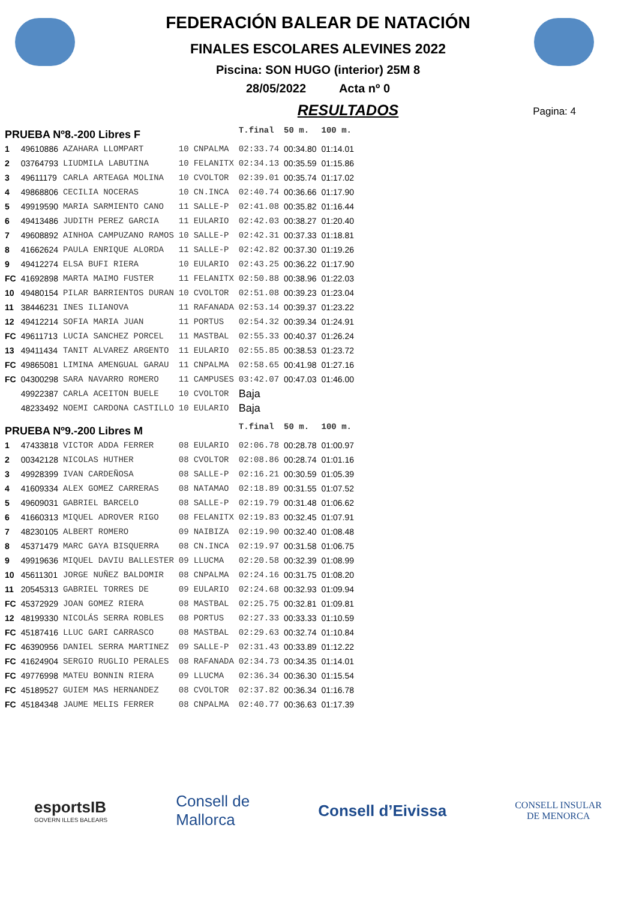FEDERACIÓN BALEAR DE NATACIÓN
FINALES ESCOLARES ALEVINES 2022
Piscina: SON HUGO (interior) 25M 8
28/05/2022 Acta nº 0
RESULTADOS
Pagina: 4
| PRUEBA Nº8.-200 Libres F | | | | | T.final | 50 m. | 100 m. |
| 1 | 49610886 | AZAHARA LLOMPART | 10 | CNPALMA | 02:33.74 | 00:34.80 | 01:14.01 |
| 2 | 03764793 | LIUDMILA LABUTINA | 10 | FELANITX | 02:34.13 | 00:35.59 | 01:15.86 |
| 3 | 49611179 | CARLA ARTEAGA MOLINA | 10 | CVOLTOR | 02:39.01 | 00:35.74 | 01:17.02 |
| 4 | 49868806 | CECILIA NOCERAS | 10 | CN.INCA | 02:40.74 | 00:36.66 | 01:17.90 |
| 5 | 49919590 | MARIA SARMIENTO CANO | 11 | SALLE-P | 02:41.08 | 00:35.82 | 01:16.44 |
| 6 | 49413486 | JUDITH PEREZ GARCIA | 11 | EULARIO | 02:42.03 | 00:38.27 | 01:20.40 |
| 7 | 49608892 | AINHOA CAMPUZANO RAMOS | 10 | SALLE-P | 02:42.31 | 00:37.33 | 01:18.81 |
| 8 | 41662624 | PAULA ENRIQUE ALORDA | 11 | SALLE-P | 02:42.82 | 00:37.30 | 01:19.26 |
| 9 | 49412274 | ELSA BUFI RIERA | 10 | EULARIO | 02:43.25 | 00:36.22 | 01:17.90 |
| FC | 41692898 | MARTA MAIMO FUSTER | 11 | FELANITX | 02:50.88 | 00:38.96 | 01:22.03 |
| 10 | 49480154 | PILAR BARRIENTOS DURAN | 10 | CVOLTOR | 02:51.08 | 00:39.23 | 01:23.04 |
| 11 | 38446231 | INES ILIANOVA | 11 | RAFANADA | 02:53.14 | 00:39.37 | 01:23.22 |
| 12 | 49412214 | SOFIA MARIA JUAN | 11 | PORTUS | 02:54.32 | 00:39.34 | 01:24.91 |
| FC | 49611713 | LUCIA SANCHEZ PORCEL | 11 | MASTBAL | 02:55.33 | 00:40.37 | 01:26.24 |
| 13 | 49411434 | TANIT ALVAREZ ARGENTO | 11 | EULARIO | 02:55.85 | 00:38.53 | 01:23.72 |
| FC | 49865081 | LIMINA AMENGUAL GARAU | 11 | CNPALMA | 02:58.65 | 00:41.98 | 01:27.16 |
| FC | 04300298 | SARA NAVARRO ROMERO | 11 | CAMPUSES | 03:42.07 | 00:47.03 | 01:46.00 |
| | 49922387 | CARLA ACEITON BUELE | 10 | CVOLTOR | Baja | | |
| | 48233492 | NOEMI CARDONA CASTILLO | 10 | EULARIO | Baja | | |
| PRUEBA Nº9.-200 Libres M | | | | | T.final | 50 m. | 100 m. |
| 1 | 47433818 | VICTOR ADDA FERRER | 08 | EULARIO | 02:06.78 | 00:28.78 | 01:00.97 |
| 2 | 00342128 | NICOLAS HUTHER | 08 | CVOLTOR | 02:08.86 | 00:28.74 | 01:01.16 |
| 3 | 49928399 | IVAN CARDEÑOSA | 08 | SALLE-P | 02:16.21 | 00:30.59 | 01:05.39 |
| 4 | 41609334 | ALEX GOMEZ CARRERAS | 08 | NATAMAO | 02:18.89 | 00:31.55 | 01:07.52 |
| 5 | 49609031 | GABRIEL BARCELO | 08 | SALLE-P | 02:19.79 | 00:31.48 | 01:06.62 |
| 6 | 41660313 | MIQUEL ADROVER RIGO | 08 | FELANITX | 02:19.83 | 00:32.45 | 01:07.91 |
| 7 | 48230105 | ALBERT ROMERO | 09 | NAIBIZA | 02:19.90 | 00:32.40 | 01:08.48 |
| 8 | 45371479 | MARC GAYA BISQUERRA | 08 | CN.INCA | 02:19.97 | 00:31.58 | 01:06.75 |
| 9 | 49919636 | MIQUEL DAVIU BALLESTER | 09 | LLUCMA | 02:20.58 | 00:32.39 | 01:08.99 |
| 10 | 45611301 | JORGE NUÑEZ BALDOMIR | 08 | CNPALMA | 02:24.16 | 00:31.75 | 01:08.20 |
| 11 | 20545313 | GABRIEL TORRES DE | 09 | EULARIO | 02:24.68 | 00:32.93 | 01:09.94 |
| FC | 45372929 | JOAN GOMEZ RIERA | 08 | MASTBAL | 02:25.75 | 00:32.81 | 01:09.81 |
| 12 | 48199330 | NICOLÁS SERRA ROBLES | 08 | PORTUS | 02:27.33 | 00:33.33 | 01:10.59 |
| FC | 45187416 | LLUC GARI CARRASCO | 08 | MASTBAL | 02:29.63 | 00:32.74 | 01:10.84 |
| FC | 46390956 | DANIEL SERRA MARTINEZ | 09 | SALLE-P | 02:31.43 | 00:33.89 | 01:12.22 |
| FC | 41624904 | SERGIO RUGLIO PERALES | 08 | RAFANADA | 02:34.73 | 00:34.35 | 01:14.01 |
| FC | 49776998 | MATEU BONNIN RIERA | 09 | LLUCMA | 02:36.34 | 00:36.30 | 01:15.54 |
| FC | 45189527 | GUIEM MAS HERNANDEZ | 08 | CVOLTOR | 02:37.82 | 00:36.34 | 01:16.78 |
| FC | 45184348 | JAUME MELIS FERRER | 08 | CNPALMA | 02:40.77 | 00:36.63 | 01:17.39 |
esportsIB
GOVERN ILLES BALEARS
Consell de
Mallorca
Consell d’Eivissa
CONSELL INSULAR
DE MENORCA